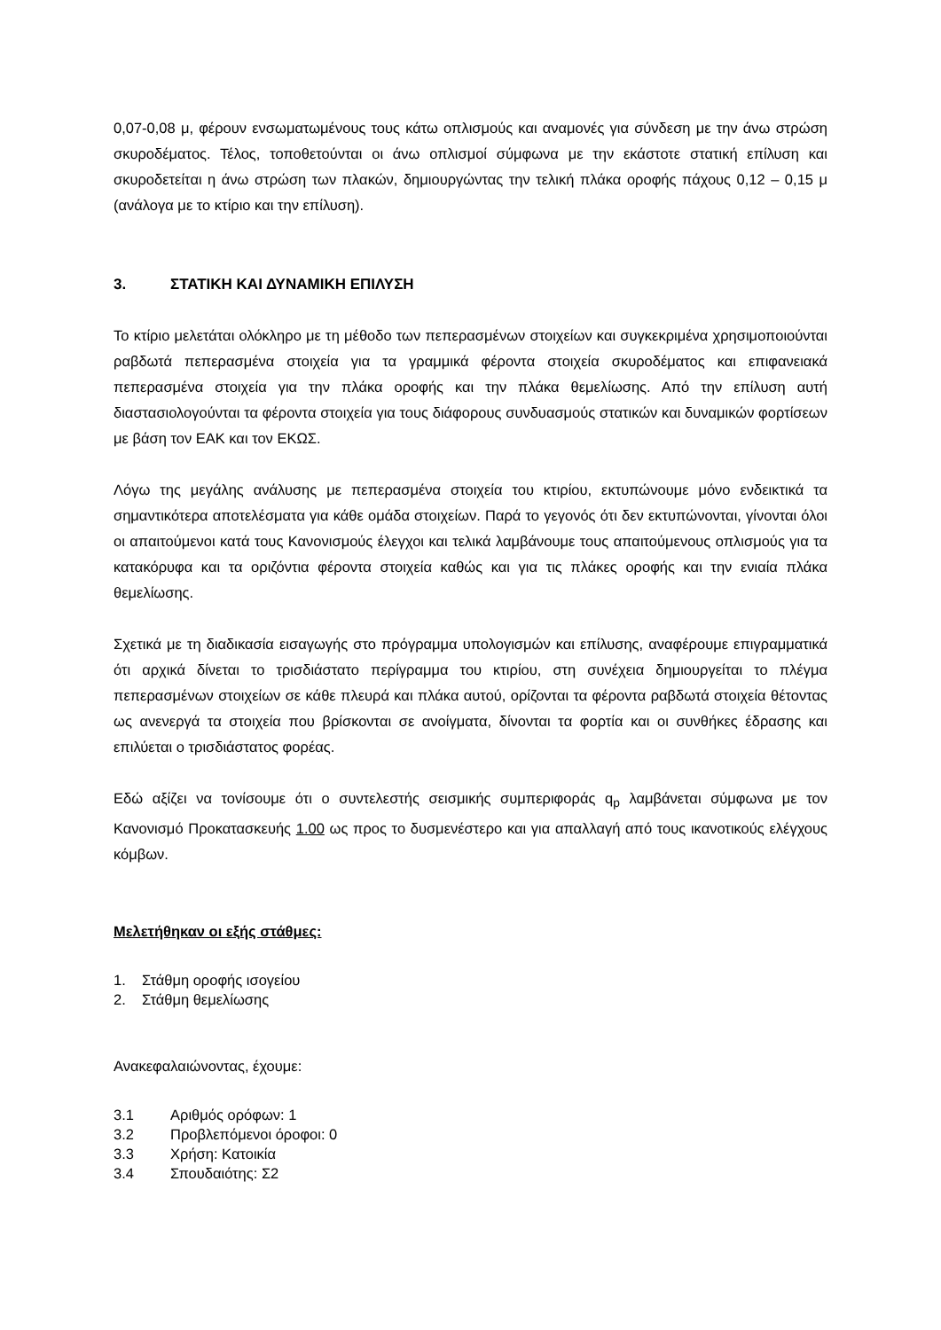0,07-0,08 μ, φέρουν ενσωματωμένους τους κάτω οπλισμούς και αναμονές για σύνδεση με την άνω στρώση σκυροδέματος. Τέλος, τοποθετούνται οι άνω οπλισμοί σύμφωνα με την εκάστοτε στατική επίλυση και σκυροδετείται η άνω στρώση των πλακών, δημιουργώντας την τελική πλάκα οροφής πάχους 0,12 – 0,15 μ (ανάλογα με το κτίριο και την επίλυση).
3. ΣΤΑΤΙΚΗ ΚΑΙ ΔΥΝΑΜΙΚΗ ΕΠΙΛΥΣΗ
Το κτίριο μελετάται ολόκληρο με τη μέθοδο των πεπερασμένων στοιχείων και συγκεκριμένα χρησιμοποιούνται ραβδωτά πεπερασμένα στοιχεία για τα γραμμικά φέροντα στοιχεία σκυροδέματος και επιφανειακά πεπερασμένα στοιχεία για την πλάκα οροφής και την πλάκα θεμελίωσης. Από την επίλυση αυτή διαστασιολογούνται τα φέροντα στοιχεία για τους διάφορους συνδυασμούς στατικών και δυναμικών φορτίσεων με βάση τον ΕΑΚ και τον ΕΚΩΣ.
Λόγω της μεγάλης ανάλυσης με πεπερασμένα στοιχεία του κτιρίου, εκτυπώνουμε μόνο ενδεικτικά τα σημαντικότερα αποτελέσματα για κάθε ομάδα στοιχείων. Παρά το γεγονός ότι δεν εκτυπώνονται, γίνονται όλοι οι απαιτούμενοι κατά τους Κανονισμούς έλεγχοι και τελικά λαμβάνουμε τους απαιτούμενους οπλισμούς για τα κατακόρυφα και τα οριζόντια φέροντα στοιχεία καθώς και για τις πλάκες οροφής και την ενιαία πλάκα θεμελίωσης.
Σχετικά με τη διαδικασία εισαγωγής στο πρόγραμμα υπολογισμών και επίλυσης, αναφέρουμε επιγραμματικά ότι αρχικά δίνεται το τρισδιάστατο περίγραμμα του κτιρίου, στη συνέχεια δημιουργείται το πλέγμα πεπερασμένων στοιχείων σε κάθε πλευρά και πλάκα αυτού, ορίζονται τα φέροντα ραβδωτά στοιχεία θέτοντας ως ανενεργά τα στοιχεία που βρίσκονται σε ανοίγματα, δίνονται τα φορτία και οι συνθήκες έδρασης και επιλύεται ο τρισδιάστατος φορέας.
Εδώ αξίζει να τονίσουμε ότι ο συντελεστής σεισμικής συμπεριφοράς q<sub>p</sub> λαμβάνεται σύμφωνα με τον Κανονισμό Προκατασκευής 1.00 ως προς το δυσμενέστερο και για απαλλαγή από τους ικανοτικούς ελέγχους κόμβων.
Μελετήθηκαν οι εξής στάθμες:
1. Στάθμη οροφής ισογείου
2. Στάθμη θεμελίωσης
Ανακεφαλαιώνοντας, έχουμε:
3.1 Αριθμός ορόφων: 1
3.2 Προβλεπόμενοι όροφοι: 0
3.3 Χρήση: Κατοικία
3.4 Σπουδαιότης: Σ2